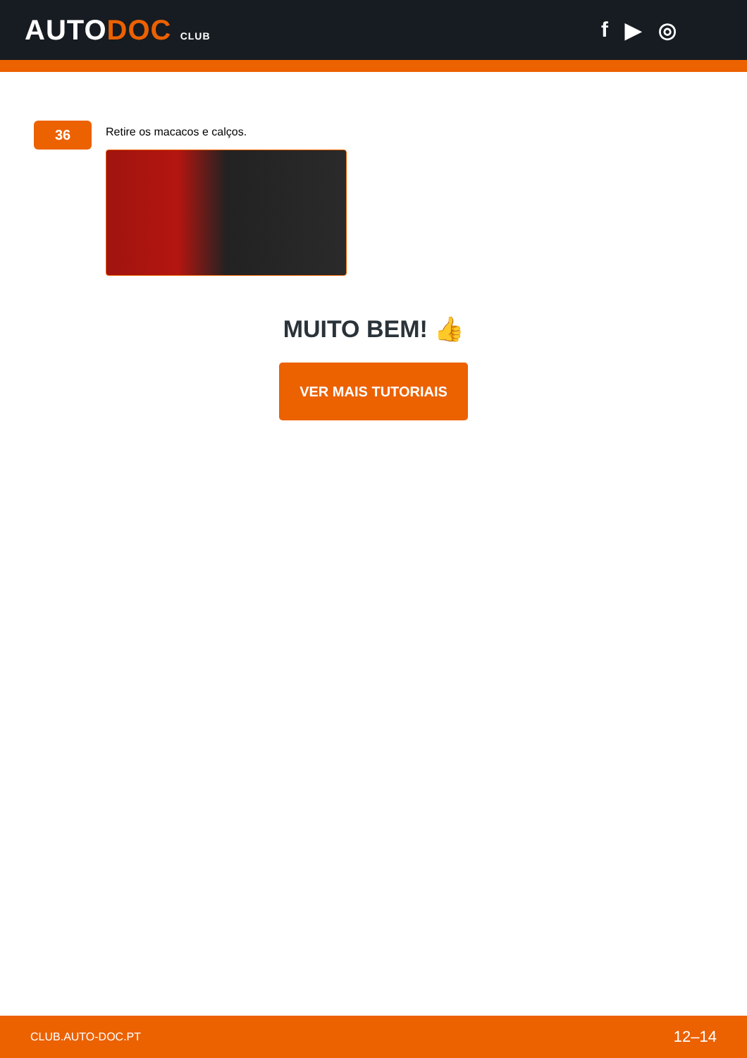AUTODOC CLUB
f ▶ ◎
36
Retire os macacos e calços.
MUITO BEM! 👍
VER MAIS TUTORIAIS
CLUB.AUTO-DOC.PT 12–14